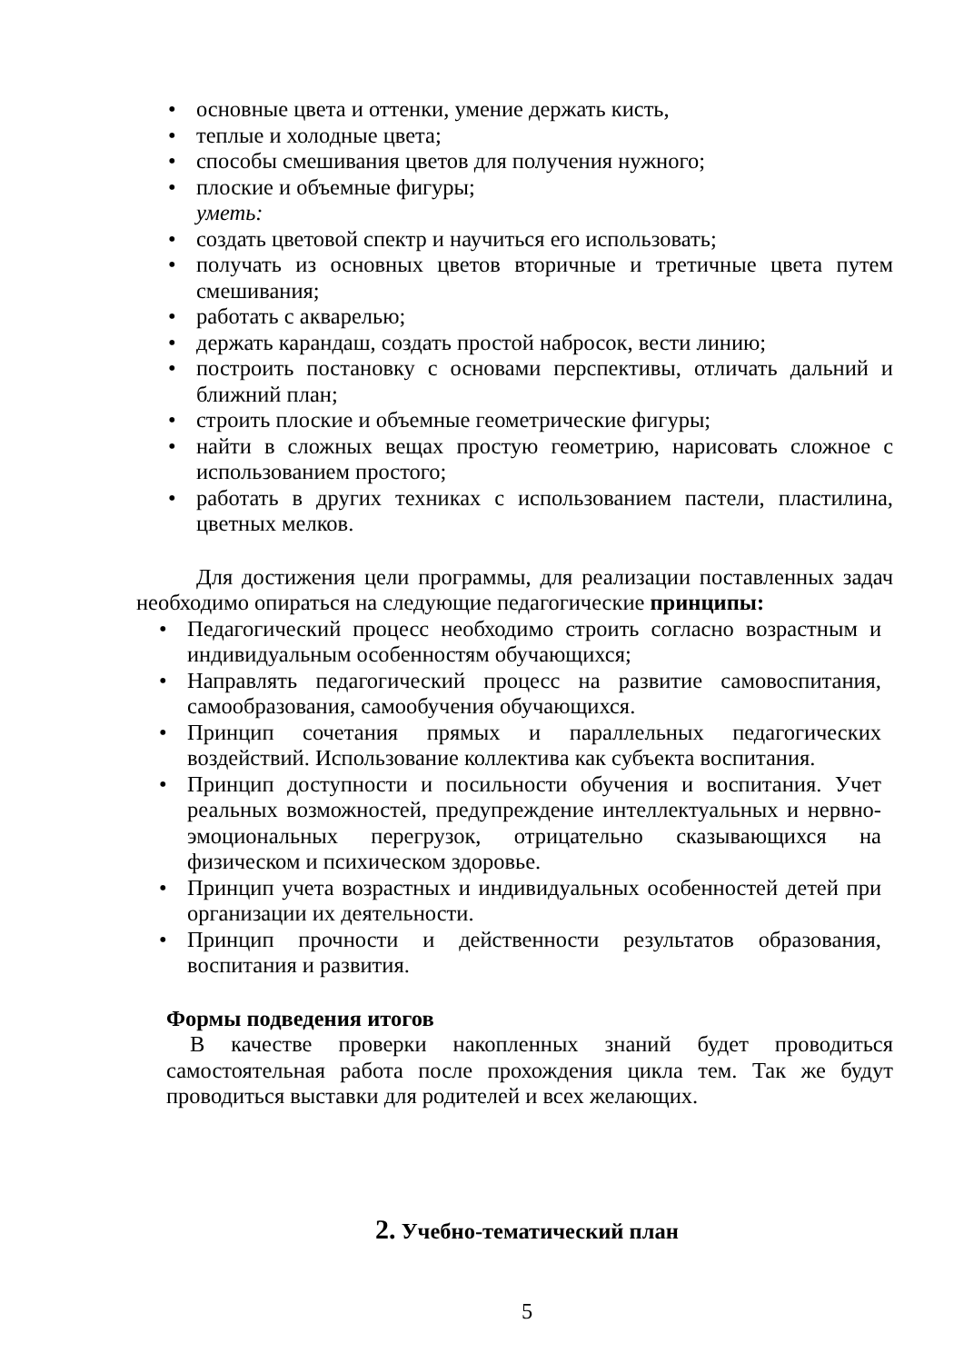• основные цвета и оттенки, умение держать кисть,
• теплые и холодные цвета;
• способы смешивания цветов для получения нужного;
• плоские и объемные фигуры;
уметь:
• создать цветовой спектр и научиться его использовать;
• получать из основных цветов вторичные и третичные цвета путем смешивания;
• работать с акварелью;
• держать карандаш, создать простой набросок, вести линию;
• построить постановку с основами перспективы, отличать дальний и ближний план;
• строить плоские и объемные геометрические фигуры;
• найти в сложных вещах простую геометрию, нарисовать сложное с использованием простого;
• работать в других техниках с использованием пастели, пластилина, цветных мелков.
Для достижения цели программы, для реализации поставленных задач необходимо опираться на следующие педагогические принципы:
• Педагогический процесс необходимо строить согласно возрастным и индивидуальным особенностям обучающихся;
• Направлять педагогический процесс на развитие самовоспитания, самообразования, самообучения обучающихся.
• Принцип сочетания прямых и параллельных педагогических воздействий. Использование коллектива как субъекта воспитания.
• Принцип доступности и посильности обучения и воспитания. Учет реальных возможностей, предупреждение интеллектуальных и нервно-эмоциональных перегрузок, отрицательно сказывающихся на физическом и психическом здоровье.
• Принцип учета возрастных и индивидуальных особенностей детей при организации их деятельности.
• Принцип прочности и действенности результатов образования, воспитания и развития.
Формы подведения итогов
В качестве проверки накопленных знаний будет проводиться самостоятельная работа после прохождения цикла тем. Так же будут проводиться выставки для родителей и всех желающих.
2. Учебно-тематический план
5